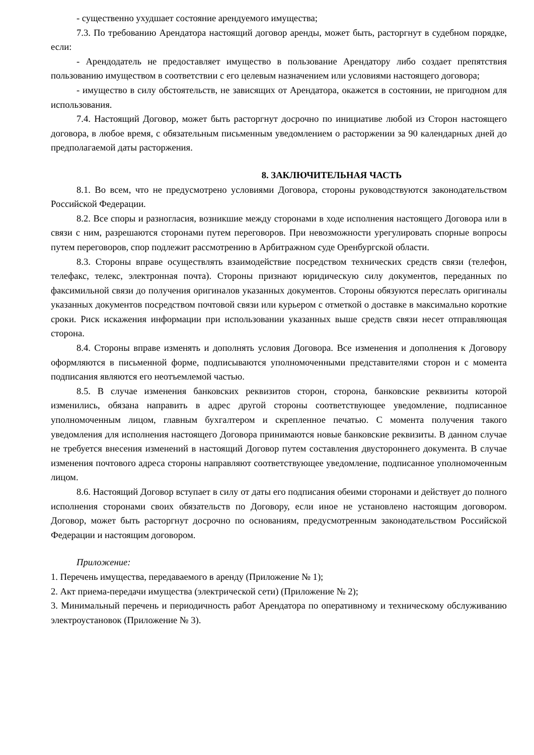- существенно ухудшает состояние арендуемого имущества;
7.3. По требованию Арендатора настоящий договор аренды, может быть, расторгнут в судебном порядке, если:
- Арендодатель не предоставляет имущество в пользование Арендатору либо создает препятствия пользованию имуществом в соответствии с его целевым назначением или условиями настоящего договора;
- имущество в силу обстоятельств, не зависящих от Арендатора, окажется в состоянии, не пригодном для использования.
7.4. Настоящий Договор, может быть расторгнут досрочно по инициативе любой из Сторон настоящего договора, в любое время, с обязательным письменным уведомлением о расторжении за 90 календарных дней до предполагаемой даты расторжения.
8. ЗАКЛЮЧИТЕЛЬНАЯ ЧАСТЬ
8.1. Во всем, что не предусмотрено условиями Договора, стороны руководствуются законодательством Российской Федерации.
8.2. Все споры и разногласия, возникшие между сторонами в ходе исполнения настоящего Договора или в связи с ним, разрешаются сторонами путем переговоров. При невозможности урегулировать спорные вопросы путем переговоров, спор подлежит рассмотрению в Арбитражном суде Оренбургской области.
8.3. Стороны вправе осуществлять взаимодействие посредством технических средств связи (телефон, телефакс, телекс, электронная почта). Стороны признают юридическую силу документов, переданных по факсимильной связи до получения оригиналов указанных документов. Стороны обязуются переслать оригиналы указанных документов посредством почтовой связи или курьером с отметкой о доставке в максимально короткие сроки. Риск искажения информации при использовании указанных выше средств связи несет отправляющая сторона.
8.4. Стороны вправе изменять и дополнять условия Договора. Все изменения и дополнения к Договору оформляются в письменной форме, подписываются уполномоченными представителями сторон и с момента подписания являются его неотъемлемой частью.
8.5. В случае изменения банковских реквизитов сторон, сторона, банковские реквизиты которой изменились, обязана направить в адрес другой стороны соответствующее уведомление, подписанное уполномоченным лицом, главным бухгалтером и скрепленное печатью. С момента получения такого уведомления для исполнения настоящего Договора принимаются новые банковские реквизиты. В данном случае не требуется внесения изменений в настоящий Договор путем составления двустороннего документа. В случае изменения почтового адреса стороны направляют соответствующее уведомление, подписанное уполномоченным лицом.
8.6. Настоящий Договор вступает в силу от даты его подписания обеими сторонами и действует до полного исполнения сторонами своих обязательств по Договору, если иное не установлено настоящим договором. Договор, может быть расторгнут досрочно по основаниям, предусмотренным законодательством Российской Федерации и настоящим договором.
Приложение:
1. Перечень имущества, передаваемого в аренду (Приложение № 1);
2. Акт приема-передачи имущества (электрической сети) (Приложение № 2);
3. Минимальный перечень и периодичность работ Арендатора по оперативному и техническому обслуживанию электроустановок (Приложение № 3).